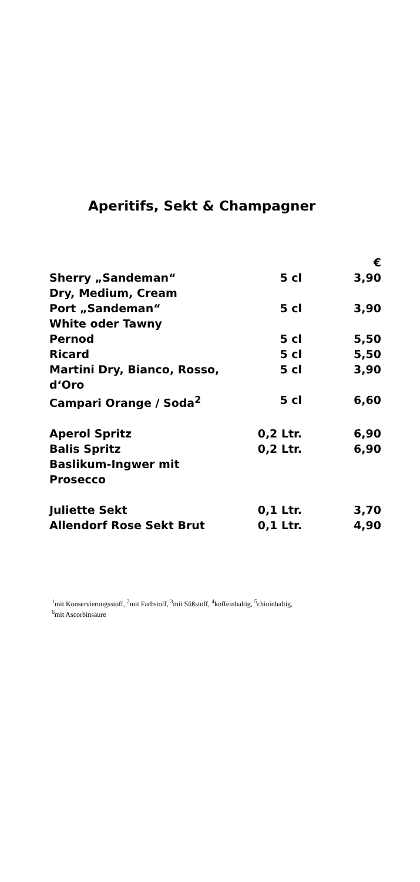Aperitifs, Sekt & Champagner
| | | € |
| --- | --- | --- |
| Sherry „Sandeman“ Dry, Medium, Cream | 5 cl | 3,90 |
| Port „Sandeman“ White oder Tawny | 5 cl | 3,90 |
| Pernod | 5 cl | 5,50 |
| Ricard | 5 cl | 5,50 |
| Martini Dry, Bianco, Rosso, d‘Oro | 5 cl | 3,90 |
| Campari Orange / Soda<sup>2</sup> | 5 cl | 6,60 |
| Aperol Spritz | 0,2 Ltr. | 6,90 |
| Balis Spritz | 0,2 Ltr. | 6,90 |
| Baslikum-Ingwer mit Prosecco | | |
| Juliette Sekt | 0,1 Ltr. | 3,70 |
| Allendorf Rose Sekt Brut | 0,1 Ltr. | 4,90 |
<sup>1</sup> mit Konservierungsstoff, <sup>2</sup>mit Farbstoff, <sup>3</sup>mit Süßstoff, <sup>4</sup>koffeinhaltig, <sup>5</sup>chininhaltig,
<sup>6</sup> mit Ascorbinsäure